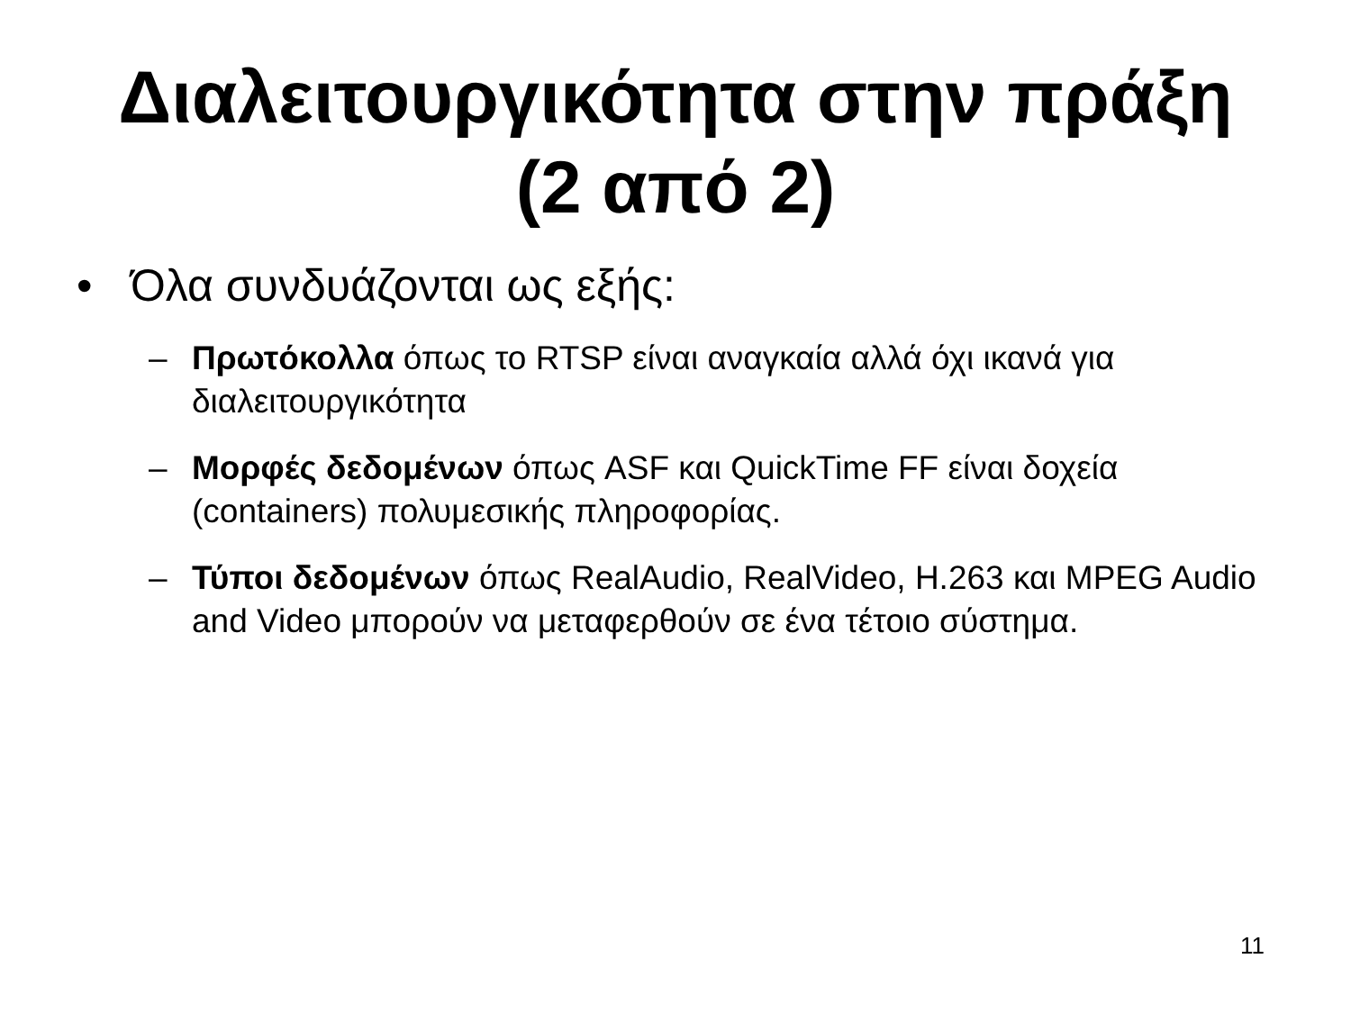Διαλειτουργικότητα στην πράξη
(2 από 2)
• Όλα συνδυάζονται ως εξής:
– Πρωτόκολλα όπως το RTSP είναι αναγκαία αλλά όχι ικανά για διαλειτουργικότητα
– Μορφές δεδομένων όπως ASF και QuickTime FF είναι δοχεία (containers) πολυμεσικής πληροφορίας.
– Τύποι δεδομένων όπως RealAudio, RealVideo, H.263 και MPEG Audio and Video μπορούν να μεταφερθούν σε ένα τέτοιο σύστημα.
11